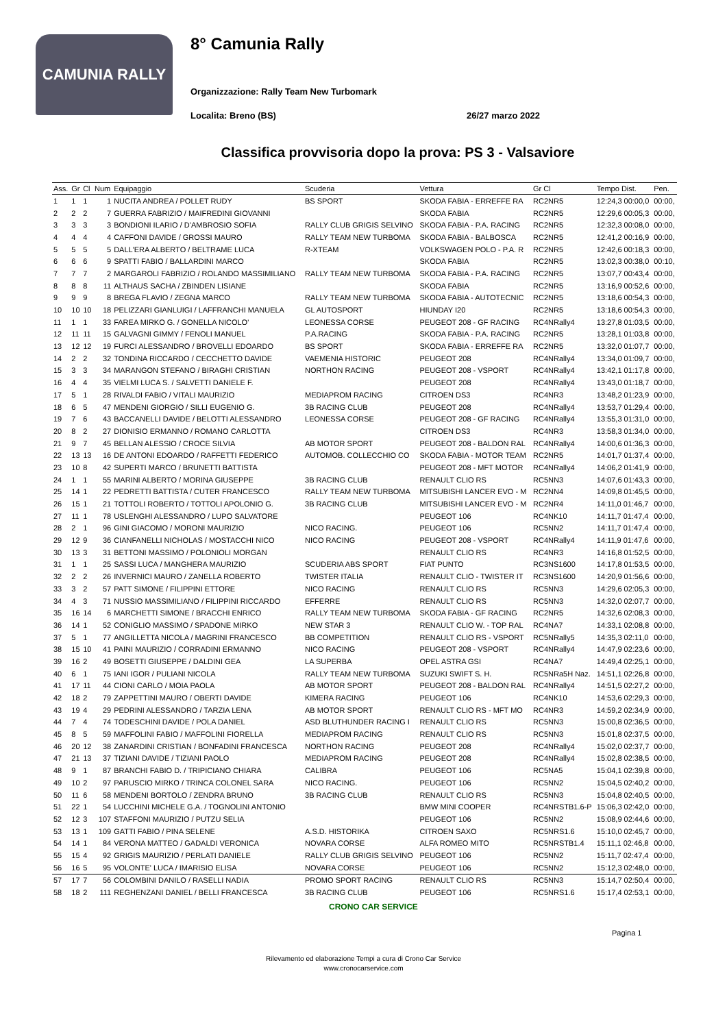CAMUNIA RALLY 8° Camunia Rally
Organizzazione: Rally Team New Turbomark
Localita: Breno (BS) 26/27 marzo 2022
Classifica provvisoria dopo la prova: PS 3 - Valsaviore
| Ass. | Gr | Cl | Num | Equipaggio | Scuderia | Vettura | Gr Cl | Tempo Dist. | Pen. |
| --- | --- | --- | --- | --- | --- | --- | --- | --- | --- |
| 1 | 1 | 1 | 1 | NUCITA ANDREA / POLLET RUDY | BS SPORT | SKODA FABIA - ERREFFE RA | RC2NR5 | 12:24,3 00:00,0 | 00:00, |
| 2 | 2 | 2 | 7 | GUERRA FABRIZIO / MAIFREDINI GIOVANNI | | SKODA FABIA | RC2NR5 | 12:29,6 00:05,3 | 00:00, |
| 3 | 3 | 3 | 3 | BONDIONI ILARIO / D'AMBROSIO SOFIA | RALLY CLUB GRIGIS SELVINO | SKODA FABIA - P.A. RACING | RC2NR5 | 12:32,3 00:08,0 | 00:00, |
| 4 | 4 | 4 | 4 | CAFFONI DAVIDE / GROSSI MAURO | RALLY TEAM NEW TURBOMA | SKODA FABIA - BALBOSCA | RC2NR5 | 12:41,2 00:16,9 | 00:00, |
| 5 | 5 | 5 | 5 | DALL'ERA ALBERTO / BELTRAME LUCA | R-XTEAM | VOLKSWAGEN POLO - P.A. R | RC2NR5 | 12:42,6 00:18,3 | 00:00, |
| 6 | 6 | 6 | 9 | SPATTI FABIO / BALLARDINI MARCO | | SKODA FABIA | RC2NR5 | 13:02,3 00:38,0 | 00:10, |
| 7 | 7 | 7 | 2 | MARGAROLI FABRIZIO / ROLANDO MASSIMILIANO | RALLY TEAM NEW TURBOMA | SKODA FABIA - P.A. RACING | RC2NR5 | 13:07,7 00:43,4 | 00:00, |
| 8 | 8 | 8 | 11 | ALTHAUS SACHA / ZBINDEN LISIANE | | SKODA FABIA | RC2NR5 | 13:16,9 00:52,6 | 00:00, |
| 9 | 9 | 9 | 8 | BREGA FLAVIO / ZEGNA MARCO | RALLY TEAM NEW TURBOMA | SKODA FABIA - AUTOTECNIC | RC2NR5 | 13:18,6 00:54,3 | 00:00, |
| 10 | 10 | 10 | 18 | PELIZZARI GIANLUIGI / LAFFRANCHI MANUELA | GL AUTOSPORT | HIUNDAY I20 | RC2NR5 | 13:18,6 00:54,3 | 00:00, |
| 11 | 1 | 1 | 33 | FAREA MIRKO G. / GONELLA NICOLO' | LEONESSA CORSE | PEUGEOT 208 - GF RACING | RC4NRally4 | 13:27,8 01:03,5 | 00:00, |
| 12 | 11 | 11 | 15 | GALVAGNI GIMMY / FENOLI MANUEL | P.A.RACING | SKODA FABIA - P.A. RACING | RC2NR5 | 13:28,1 01:03,8 | 00:00, |
| 13 | 12 | 12 | 19 | FURCI ALESSANDRO / BROVELLI EDOARDO | BS SPORT | SKODA FABIA - ERREFFE RA | RC2NR5 | 13:32,0 01:07,7 | 00:00, |
| 14 | 2 | 2 | 32 | TONDINA RICCARDO / CECCHETTO DAVIDE | VAEMENIA HISTORIC | PEUGEOT 208 | RC4NRally4 | 13:34,0 01:09,7 | 00:00, |
| 15 | 3 | 3 | 34 | MARANGON STEFANO / BIRAGHI CRISTIAN | NORTHON RACING | PEUGEOT 208 - VSPORT | RC4NRally4 | 13:42,1 01:17,8 | 00:00, |
| 16 | 4 | 4 | 35 | VIELMI LUCA S. / SALVETTI DANIELE F. | | PEUGEOT 208 | RC4NRally4 | 13:43,0 01:18,7 | 00:00, |
| 17 | 5 | 1 | 28 | RIVALDI FABIO / VITALI MAURIZIO | MEDIAPROM RACING | CITROEN DS3 | RC4NR3 | 13:48,2 01:23,9 | 00:00, |
| 18 | 6 | 5 | 47 | MENDENI GIORGIO / SILLI EUGENIO G. | 3B RACING CLUB | PEUGEOT 208 | RC4NRally4 | 13:53,7 01:29,4 | 00:00, |
| 19 | 7 | 6 | 43 | BACCANELLI DAVIDE / BELOTTI ALESSANDRO | LEONESSA CORSE | PEUGEOT 208 - GF RACING | RC4NRally4 | 13:55,3 01:31,0 | 00:00, |
| 20 | 8 | 2 | 27 | DIONISIO ERMANNO / ROMANO CARLOTTA | | CITROEN DS3 | RC4NR3 | 13:58,3 01:34,0 | 00:00, |
| 21 | 9 | 7 | 45 | BELLAN ALESSIO / CROCE SILVIA | AB MOTOR SPORT | PEUGEOT 208 - BALDON RAL | RC4NRally4 | 14:00,6 01:36,3 | 00:00, |
| 22 | 13 | 13 | 16 | DE ANTONI EDOARDO / RAFFETTI FEDERICO | AUTOMOB. COLLECCHIO CO | SKODA FABIA - MOTOR TEAM | RC2NR5 | 14:01,7 01:37,4 | 00:00, |
| 23 | 10 | 8 | 42 | SUPERTI MARCO / BRUNETTI BATTISTA | | PEUGEOT 208 - MFT MOTOR | RC4NRally4 | 14:06,2 01:41,9 | 00:00, |
| 24 | 1 | 1 | 55 | MARINI ALBERTO / MORINA GIUSEPPE | 3B RACING CLUB | RENAULT CLIO RS | RC5NN3 | 14:07,6 01:43,3 | 00:00, |
| 25 | 14 | 1 | 22 | PEDRETTI BATTISTA / CUTER FRANCESCO | RALLY TEAM NEW TURBOMA | MITSUBISHI LANCER EVO - M | RC2NN4 | 14:09,8 01:45,5 | 00:00, |
| 26 | 15 | 1 | 21 | TOTTOLI ROBERTO / TOTTOLI APOLONIO G. | 3B RACING CLUB | MITSUBISHI LANCER EVO - M | RC2NR4 | 14:11,0 01:46,7 | 00:00, |
| 27 | 11 | 1 | 78 | USLENGHI ALESSANDRO / LUPO SALVATORE | | PEUGEOT 106 | RC4NK10 | 14:11,7 01:47,4 | 00:00, |
| 28 | 2 | 1 | 96 | GINI GIACOMO / MORONI MAURIZIO | NICO RACING. | PEUGEOT 106 | RC5NN2 | 14:11,7 01:47,4 | 00:00, |
| 29 | 12 | 9 | 36 | CIANFANELLI NICHOLAS / MOSTACCHI NICO | NICO RACING | PEUGEOT 208 - VSPORT | RC4NRally4 | 14:11,9 01:47,6 | 00:00, |
| 30 | 13 | 3 | 31 | BETTONI MASSIMO / POLONIOLI MORGAN | | RENAULT CLIO RS | RC4NR3 | 14:16,8 01:52,5 | 00:00, |
| 31 | 1 | 1 | 25 | SASSI LUCA / MANGHERA MAURIZIO | SCUDERIA ABS SPORT | FIAT PUNTO | RC3NS1600 | 14:17,8 01:53,5 | 00:00, |
| 32 | 2 | 2 | 26 | INVERNICI MAURO / ZANELLA ROBERTO | TWISTER ITALIA | RENAULT CLIO - TWISTER IT | RC3NS1600 | 14:20,9 01:56,6 | 00:00, |
| 33 | 3 | 2 | 57 | PATT SIMONE / FILIPPINI ETTORE | NICO RACING | RENAULT CLIO RS | RC5NN3 | 14:29,6 02:05,3 | 00:00, |
| 34 | 4 | 3 | 71 | NUSSIO MASSIMILIANO / FILIPPINI RICCARDO | EFFERRE | RENAULT CLIO RS | RC5NN3 | 14:32,0 02:07,7 | 00:00, |
| 35 | 16 | 14 | 6 | MARCHETTI SIMONE / BRACCHI ENRICO | RALLY TEAM NEW TURBOMA | SKODA FABIA - GF RACING | RC2NR5 | 14:32,6 02:08,3 | 00:00, |
| 36 | 14 | 1 | 52 | CONIGLIO MASSIMO / SPADONE MIRKO | NEW STAR 3 | RENAULT CLIO W. - TOP RAL | RC4NA7 | 14:33,1 02:08,8 | 00:00, |
| 37 | 5 | 1 | 77 | ANGILLETTA NICOLA / MAGRINI FRANCESCO | BB COMPETITION | RENAULT CLIO RS - VSPORT | RC5NRally5 | 14:35,3 02:11,0 | 00:00, |
| 38 | 15 | 10 | 41 | PAINI MAURIZIO / CORRADINI ERMANNO | NICO RACING | PEUGEOT 208 - VSPORT | RC4NRally4 | 14:47,9 02:23,6 | 00:00, |
| 39 | 16 | 2 | 49 | BOSETTI GIUSEPPE / DALDINI GEA | LA SUPERBA | OPEL ASTRA GSI | RC4NA7 | 14:49,4 02:25,1 | 00:00, |
| 40 | 6 | 1 | 75 | IANI IGOR / PULIANI NICOLA | RALLY TEAM NEW TURBOMA | SUZUKI SWIFT S. H. | RC5NRa5H Naz. | 14:51,1 02:26,8 | 00:00, |
| 41 | 17 | 11 | 44 | CIONI CARLO / MOIA PAOLA | AB MOTOR SPORT | PEUGEOT 208 - BALDON RAL | RC4NRally4 | 14:51,5 02:27,2 | 00:00, |
| 42 | 18 | 2 | 79 | ZAPPETTINI MAURO / OBERTI DAVIDE | KIMERA RACING | PEUGEOT 106 | RC4NK10 | 14:53,6 02:29,3 | 00:00, |
| 43 | 19 | 4 | 29 | PEDRINI ALESSANDRO / TARZIA LENA | AB MOTOR SPORT | RENAULT CLIO RS - MFT MO | RC4NR3 | 14:59,2 02:34,9 | 00:00, |
| 44 | 7 | 4 | 74 | TODESCHINI DAVIDE / POLA DANIEL | ASD BLUTHUNDER RACING I | RENAULT CLIO RS | RC5NN3 | 15:00,8 02:36,5 | 00:00, |
| 45 | 8 | 5 | 59 | MAFFOLINI FABIO / MAFFOLINI FIORELLA | MEDIAPROM RACING | RENAULT CLIO RS | RC5NN3 | 15:01,8 02:37,5 | 00:00, |
| 46 | 20 | 12 | 38 | ZANARDINI CRISTIAN / BONFADINI FRANCESCA | NORTHON RACING | PEUGEOT 208 | RC4NRally4 | 15:02,0 02:37,7 | 00:00, |
| 47 | 21 | 13 | 37 | TIZIANI DAVIDE / TIZIANI PAOLO | MEDIAPROM RACING | PEUGEOT 208 | RC4NRally4 | 15:02,8 02:38,5 | 00:00, |
| 48 | 9 | 1 | 87 | BRANCHI FABIO D. / TRIPICIANO CHIARA | CALIBRA | PEUGEOT 106 | RC5NA5 | 15:04,1 02:39,8 | 00:00, |
| 49 | 10 | 2 | 97 | PARUSCIO MIRKO / TRINCA COLONEL SARA | NICO RACING. | PEUGEOT 106 | RC5NN2 | 15:04,5 02:40,2 | 00:00, |
| 50 | 11 | 6 | 58 | MENDENI BORTOLO / ZENDRA BRUNO | 3B RACING CLUB | RENAULT CLIO RS | RC5NN3 | 15:04,8 02:40,5 | 00:00, |
| 51 | 22 | 1 | 54 | LUCCHINI MICHELE G.A. / TOGNOLINI ANTONIO | | BMW MINI COOPER | RC4NRSTB1.6-P | 15:06,3 02:42,0 | 00:00, |
| 52 | 12 | 3 | 107 | STAFFONI MAURIZIO / PUTZU SELIA | | PEUGEOT 106 | RC5NN2 | 15:08,9 02:44,6 | 00:00, |
| 53 | 13 | 1 | 109 | GATTI FABIO / PINA SELENE | A.S.D. HISTORIKA | CITROEN SAXO | RC5NRS1.6 | 15:10,0 02:45,7 | 00:00, |
| 54 | 14 | 1 | 84 | VERONA MATTEO / GADALDI VERONICA | NOVARA CORSE | ALFA ROMEO MITO | RC5NRSTB1.4 | 15:11,1 02:46,8 | 00:00, |
| 55 | 15 | 4 | 92 | GRIGIS MAURIZIO / PERLATI DANIELE | RALLY CLUB GRIGIS SELVINO | PEUGEOT 106 | RC5NN2 | 15:11,7 02:47,4 | 00:00, |
| 56 | 16 | 5 | 95 | VOLONTE' LUCA / IMARISIO ELISA | NOVARA CORSE | PEUGEOT 106 | RC5NN2 | 15:12,3 02:48,0 | 00:00, |
| 57 | 17 | 7 | 56 | COLOMBINI DANILO / RASELLI NADIA | PROMO SPORT RACING | RENAULT CLIO RS | RC5NN3 | 15:14,7 02:50,4 | 00:00, |
| 58 | 18 | 2 | 111 | REGHENZANI DANIEL / BELLI FRANCESCA | 3B RACING CLUB | PEUGEOT 106 | RC5NRS1.6 | 15:17,4 02:53,1 | 00:00, |
CRONO CAR SERVICE
Pagina 1
Rilevamento ed elaborazione Tempi a cura di Crono Car Service
www.cronocarservice.com